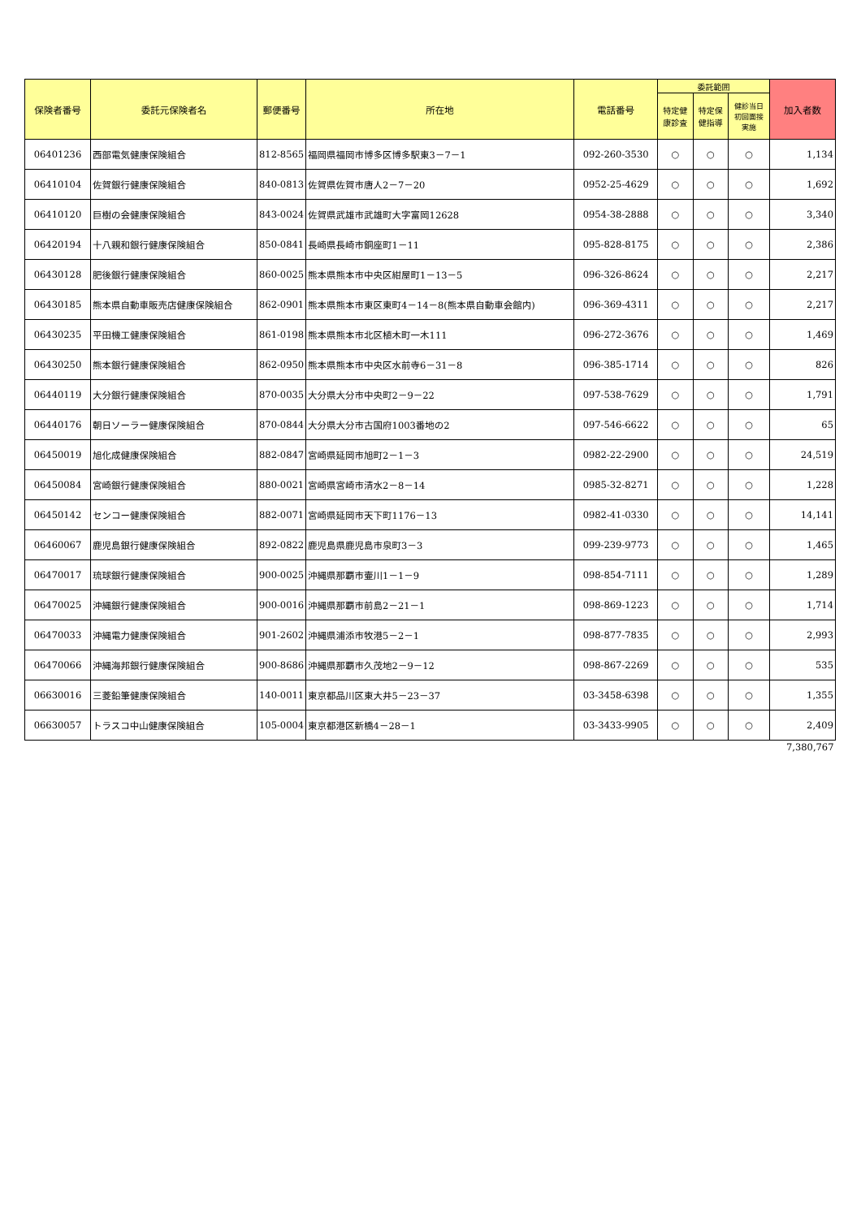| 保険者番号 | 委託元保険者名 | 郵便番号 | 所在地 | 電話番号 | 委託範囲 | | | 加入者数 |
| --- | --- | --- | --- | --- | --- | --- | --- | --- |
| | | | | | 特定健 康診査 | 特定保 健指導 | 健診当日 初回面接 実施 | |
| 06401236 | 西部電気健康保険組合 | 812-8565 | 福岡県福岡市博多区博多駅東3－7－1 | 092-260-3530 | ○ | ○ | ○ | 1,134 |
| 06410104 | 佐賀銀行健康保険組合 | 840-0813 | 佐賀県佐賀市唐人2－7－20 | 0952-25-4629 | ○ | ○ | ○ | 1,692 |
| 06410120 | 巨樹の会健康保険組合 | 843-0024 | 佐賀県武雄市武雄町大字富岡12628 | 0954-38-2888 | ○ | ○ | ○ | 3,340 |
| 06420194 | 十八親和銀行健康保険組合 | 850-0841 | 長崎県長崎市銅座町1－11 | 095-828-8175 | ○ | ○ | ○ | 2,386 |
| 06430128 | 肥後銀行健康保険組合 | 860-0025 | 熊本県熊本市中央区紺屋町1－13－5 | 096-326-8624 | ○ | ○ | ○ | 2,217 |
| 06430185 | 熊本県自動車販売店健康保険組合 | 862-0901 | 熊本県熊本市東区東町4－14－8(熊本県自動車会館内) | 096-369-4311 | ○ | ○ | ○ | 2,217 |
| 06430235 | 平田機工健康保険組合 | 861-0198 | 熊本県熊本市北区植木町一木111 | 096-272-3676 | ○ | ○ | ○ | 1,469 |
| 06430250 | 熊本銀行健康保険組合 | 862-0950 | 熊本県熊本市中央区水前寺6－31－8 | 096-385-1714 | ○ | ○ | ○ | 826 |
| 06440119 | 大分銀行健康保険組合 | 870-0035 | 大分県大分市中央町2－9－22 | 097-538-7629 | ○ | ○ | ○ | 1,791 |
| 06440176 | 朝日ソーラー健康保険組合 | 870-0844 | 大分県大分市古国府1003番地の2 | 097-546-6622 | ○ | ○ | ○ | 65 |
| 06450019 | 旭化成健康保険組合 | 882-0847 | 宮崎県延岡市旭町2－1－3 | 0982-22-2900 | ○ | ○ | ○ | 24,519 |
| 06450084 | 宮崎銀行健康保険組合 | 880-0021 | 宮崎県宮崎市清水2－8－14 | 0985-32-8271 | ○ | ○ | ○ | 1,228 |
| 06450142 | センコー健康保険組合 | 882-0071 | 宮崎県延岡市天下町1176－13 | 0982-41-0330 | ○ | ○ | ○ | 14,141 |
| 06460067 | 鹿児島銀行健康保険組合 | 892-0822 | 鹿児島県鹿児島市泉町3－3 | 099-239-9773 | ○ | ○ | ○ | 1,465 |
| 06470017 | 琉球銀行健康保険組合 | 900-0025 | 沖縄県那覇市壷川1－1－9 | 098-854-7111 | ○ | ○ | ○ | 1,289 |
| 06470025 | 沖縄銀行健康保険組合 | 900-0016 | 沖縄県那覇市前島2－21－1 | 098-869-1223 | ○ | ○ | ○ | 1,714 |
| 06470033 | 沖縄電力健康保険組合 | 901-2602 | 沖縄県浦添市牧港5－2－1 | 098-877-7835 | ○ | ○ | ○ | 2,993 |
| 06470066 | 沖縄海邦銀行健康保険組合 | 900-8686 | 沖縄県那覇市久茂地2－9－12 | 098-867-2269 | ○ | ○ | ○ | 535 |
| 06630016 | 三菱鉛筆健康保険組合 | 140-0011 | 東京都品川区東大井5－23－37 | 03-3458-6398 | ○ | ○ | ○ | 1,355 |
| 06630057 | トラスコ中山健康保険組合 | 105-0004 | 東京都港区新橋4－28－1 | 03-3433-9905 | ○ | ○ | ○ | 2,409 |
| | | | | | | | | 7,380,767 |